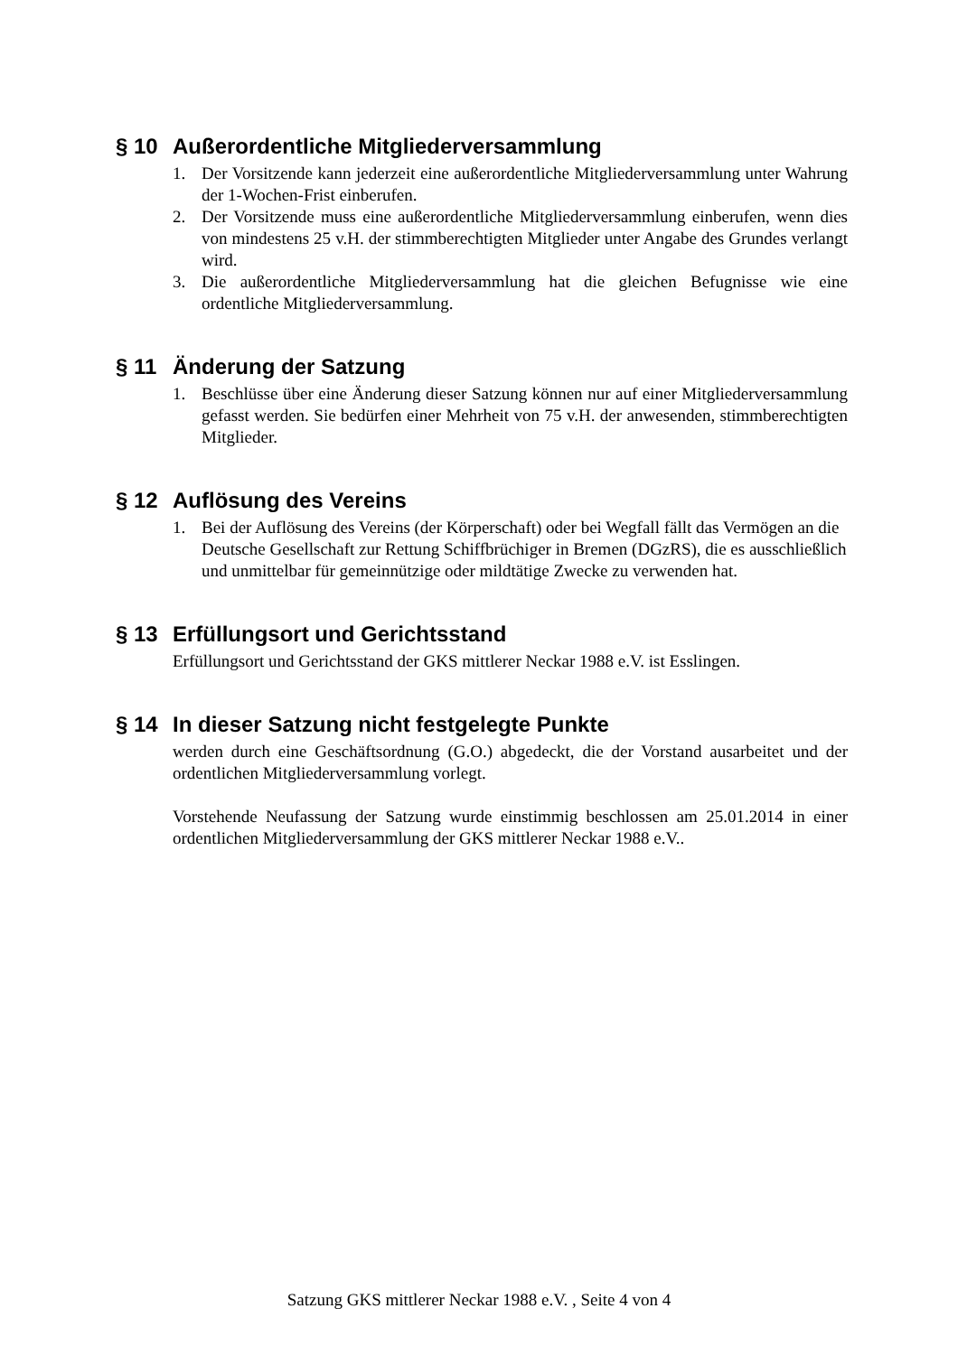§ 10 Außerordentliche Mitgliederversammlung
1. Der Vorsitzende kann jederzeit eine außerordentliche Mitgliederversammlung unter Wahrung der 1-Wochen-Frist einberufen.
2. Der Vorsitzende muss eine außerordentliche Mitgliederversammlung einberufen, wenn dies von mindestens 25 v.H. der stimmberechtigten Mitglieder unter Angabe des Grundes verlangt wird.
3. Die außerordentliche Mitgliederversammlung hat die gleichen Befugnisse wie eine ordentliche Mitgliederversammlung.
§ 11 Änderung der Satzung
1. Beschlüsse über eine Änderung dieser Satzung können nur auf einer Mitgliederversammlung gefasst werden. Sie bedürfen einer Mehrheit von 75 v.H. der anwesenden, stimmberechtigten Mitglieder.
§ 12 Auflösung des Vereins
1. Bei der Auflösung des Vereins (der Körperschaft) oder bei Wegfall fällt das Vermögen an die Deutsche Gesellschaft zur Rettung Schiffbrüchiger in Bremen (DGzRS), die es ausschließlich und unmittelbar für gemeinnützige oder mildtätige Zwecke zu verwenden hat.
§ 13 Erfüllungsort und Gerichtsstand
Erfüllungsort und Gerichtsstand der GKS mittlerer Neckar 1988 e.V. ist Esslingen.
§ 14 In dieser Satzung nicht festgelegte Punkte
werden durch eine Geschäftsordnung (G.O.) abgedeckt, die der Vorstand ausarbeitet und der ordentlichen Mitgliederversammlung vorlegt.
Vorstehende Neufassung der Satzung wurde einstimmig beschlossen am 25.01.2014 in einer ordentlichen Mitgliederversammlung der GKS mittlerer Neckar 1988 e.V..
Satzung GKS mittlerer Neckar 1988 e.V. , Seite 4 von 4